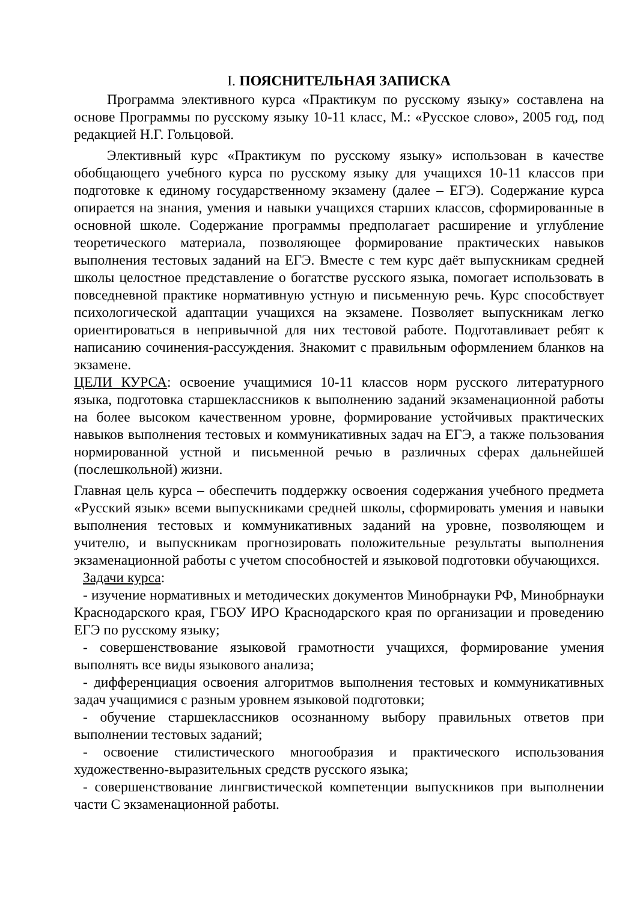I. ПОЯСНИТЕЛЬНАЯ ЗАПИСКА
Программа элективного курса «Практикум по русскому языку» составлена на основе Программы по русскому языку 10-11 класс, М.: «Русское слово», 2005 год, под редакцией Н.Г. Гольцовой.
Элективный курс «Практикум по русскому языку» использован в качестве обобщающего учебного курса по русскому языку для учащихся 10-11 классов при подготовке к единому государственному экзамену (далее – ЕГЭ). Содержание курса опирается на знания, умения и навыки учащихся старших классов, сформированные в основной школе. Содержание программы предполагает расширение и углубление теоретического материала, позволяющее формирование практических навыков выполнения тестовых заданий на ЕГЭ. Вместе с тем курс даёт выпускникам средней школы целостное представление о богатстве русского языка, помогает использовать в повседневной практике нормативную устную и письменную речь. Курс способствует психологической адаптации учащихся на экзамене. Позволяет выпускникам легко ориентироваться в непривычной для них тестовой работе. Подготавливает ребят к написанию сочинения-рассуждения. Знакомит с правильным оформлением бланков на экзамене.
ЦЕЛИ КУРСА: освоение учащимися 10-11 классов норм русского литературного языка, подготовка старшеклассников к выполнению заданий экзаменационной работы на более высоком качественном уровне, формирование устойчивых практических навыков выполнения тестовых и коммуникативных задач на ЕГЭ, а также пользования нормированной устной и письменной речью в различных сферах дальнейшей (послешкольной) жизни.
Главная цель курса – обеспечить поддержку освоения содержания учебного предмета «Русский язык» всеми выпускниками средней школы, сформировать умения и навыки выполнения тестовых и коммуникативных заданий на уровне, позволяющем и учителю, и выпускникам прогнозировать положительные результаты выполнения экзаменационной работы с учетом способностей и языковой подготовки обучающихся.
Задачи курса:
- изучение нормативных и методических документов Минобрнауки РФ, Минобрнауки Краснодарского края, ГБОУ ИРО Краснодарского края по организации и проведению ЕГЭ по русскому языку;
- совершенствование языковой грамотности учащихся, формирование умения выполнять все виды языкового анализа;
- дифференциация освоения алгоритмов выполнения тестовых и коммуникативных задач учащимися с разным уровнем языковой подготовки;
- обучение старшеклассников осознанному выбору правильных ответов при выполнении тестовых заданий;
- освоение стилистического многообразия и практического использования художественно-выразительных средств русского языка;
- совершенствование лингвистической компетенции выпускников при выполнении части С экзаменационной работы.